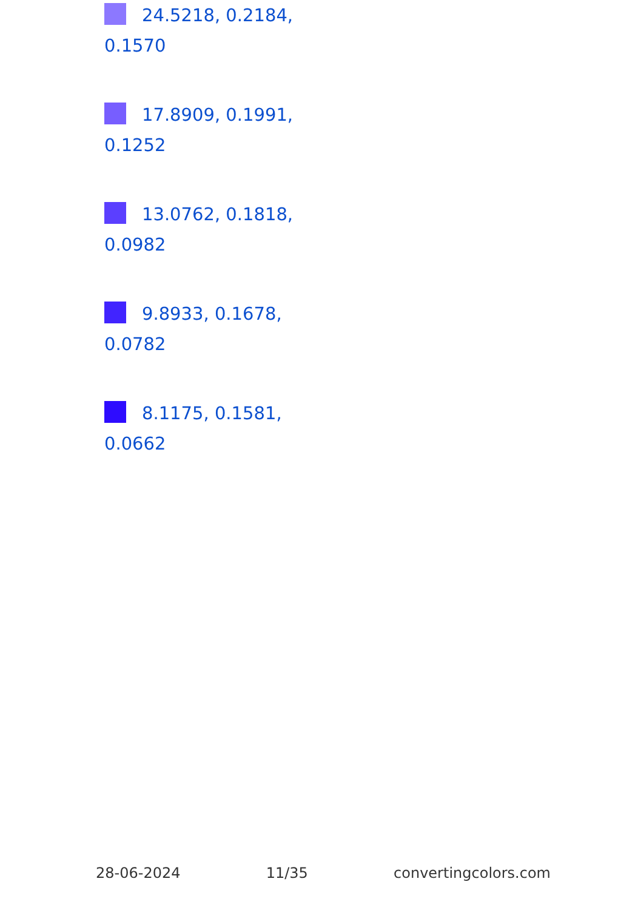24.5218, 0.2184, 0.1570
17.8909, 0.1991, 0.1252
13.0762, 0.1818, 0.0982
9.8933, 0.1678, 0.0782
8.1175, 0.1581, 0.0662
28-06-2024 11/35 convertingcolors.com